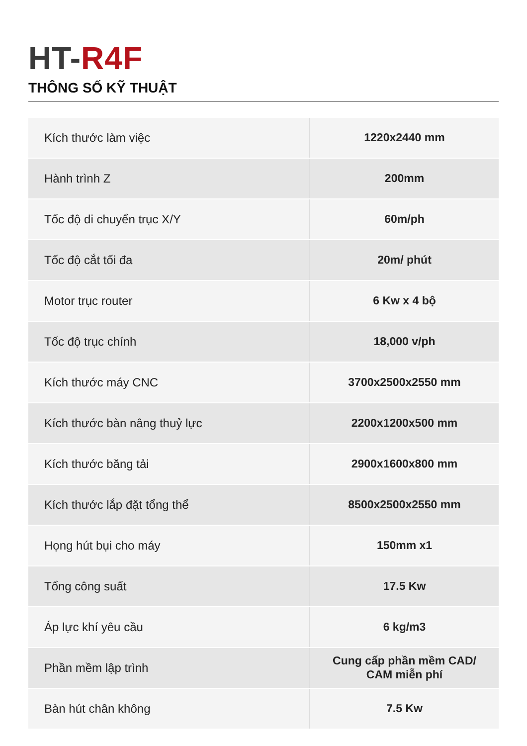HT-R4F
THÔNG SỐ KỸ THUẬT
| Kích thước làm việc | 1220x2440 mm |
| Hành trình Z | 200mm |
| Tốc độ di chuyển trục X/Y | 60m/ph |
| Tốc độ cắt tối đa | 20m/ phút |
| Motor trục router | 6 Kw x 4 bộ |
| Tốc độ trục chính | 18,000 v/ph |
| Kích thước máy CNC | 3700x2500x2550 mm |
| Kích thước bàn nâng thuỷ lực | 2200x1200x500 mm |
| Kích thước băng tải | 2900x1600x800 mm |
| Kích thước lắp đặt tổng thể | 8500x2500x2550 mm |
| Họng hút bụi cho máy | 150mm x1 |
| Tổng công suất | 17.5 Kw |
| Áp lực khí yêu cầu | 6 kg/m3 |
| Phần mềm lập trình | Cung cấp phần mềm CAD/ CAM miễn phí |
| Bàn hút chân không | 7.5 Kw |